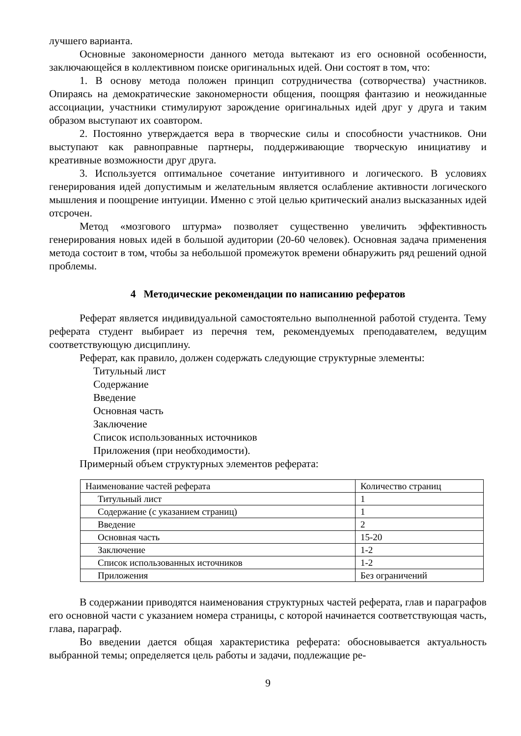лучшего варианта.
Основные закономерности данного метода вытекают из его основной особенности, заключающейся в коллективном поиске оригинальных идей. Они состоят в том, что:
1. В основу метода положен принцип сотрудничества (сотворчества) участников. Опираясь на демократические закономерности общения, поощряя фантазию и неожиданные ассоциации, участники стимулируют зарождение оригинальных идей друг у друга и таким образом выступают их соавтором.
2. Постоянно утверждается вера в творческие силы и способности участников. Они выступают как равноправные партнеры, поддерживающие творческую инициативу и креативные возможности друг друга.
3. Используется оптимальное сочетание интуитивного и логического. В условиях генерирования идей допустимым и желательным является ослабление активности логического мышления и поощрение интуиции. Именно с этой целью критический анализ высказанных идей отсрочен.
Метод «мозгового штурма» позволяет существенно увеличить эффективность генерирования новых идей в большой аудитории (20-60 человек). Основная задача применения метода состоит в том, чтобы за небольшой промежуток времени обнаружить ряд решений одной проблемы.
4 Методические рекомендации по написанию рефератов
Реферат является индивидуальной самостоятельно выполненной работой студента. Тему реферата студент выбирает из перечня тем, рекомендуемых преподавателем, ведущим соответствующую дисциплину.
Реферат, как правило, должен содержать следующие структурные элементы:
Титульный лист
Содержание
Введение
Основная часть
Заключение
Список использованных источников
Приложения (при необходимости).
Примерный объем структурных элементов реферата:
| Наименование частей реферата | Количество страниц |
| Титульный лист | 1 |
| Содержание (с указанием страниц) | 1 |
| Введение | 2 |
| Основная часть | 15-20 |
| Заключение | 1-2 |
| Список использованных источников | 1-2 |
| Приложения | Без ограничений |
В содержании приводятся наименования структурных частей реферата, глав и параграфов его основной части с указанием номера страницы, с которой начинается соответствующая часть, глава, параграф.
Во введении дается общая характеристика реферата: обосновывается актуальность выбранной темы; определяется цель работы и задачи, подлежащие ре-
9